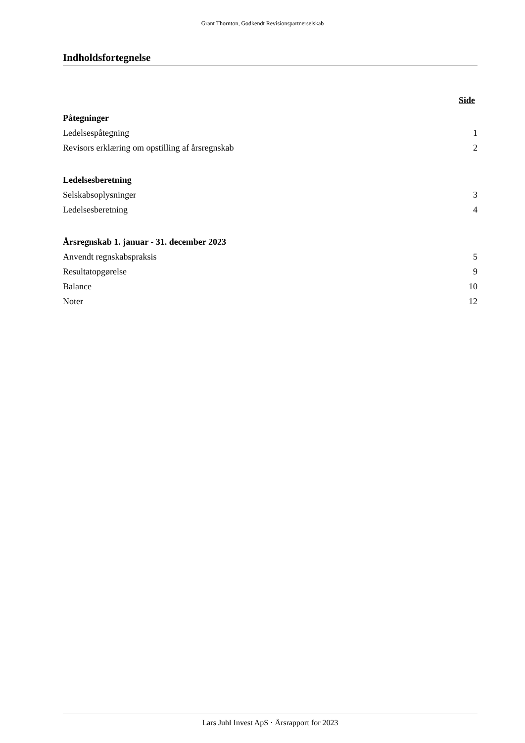Grant Thornton, Godkendt Revisionspartnerselskab
Indholdsfortegnelse
Side
Påtegninger
Ledelsespåtegning 1
Revisors erklæring om opstilling af årsregnskab 2
Ledelsesberetning
Selskabsoplysninger 3
Ledelsesberetning 4
Årsregnskab 1. januar - 31. december 2023
Anvendt regnskabspraksis 5
Resultatopgørelse 9
Balance 10
Noter 12
Lars Juhl Invest ApS · Årsrapport for 2023